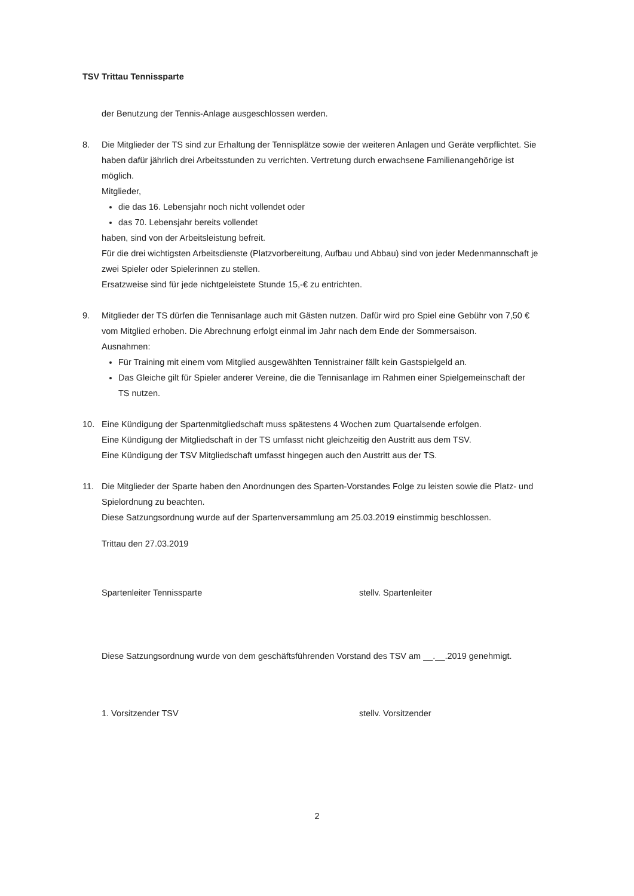TSV Trittau Tennissparte
der Benutzung der Tennis-Anlage ausgeschlossen werden.
8. Die Mitglieder der TS sind zur Erhaltung der Tennisplätze sowie der weiteren Anlagen und Geräte verpflichtet. Sie haben dafür jährlich drei Arbeitsstunden zu verrichten. Vertretung durch erwachsene Familienangehörige ist möglich.
Mitglieder,
die das 16. Lebensjahr noch nicht vollendet oder
das 70. Lebensjahr bereits vollendet
haben, sind von der Arbeitsleistung befreit.
Für die drei wichtigsten Arbeitsdienste (Platzvorbereitung, Aufbau und Abbau) sind von jeder Medenmannschaft je zwei Spieler oder Spielerinnen zu stellen.
Ersatzweise sind für jede nichtgeleistete Stunde 15,-€ zu entrichten.
9. Mitglieder der TS dürfen die Tennisanlage auch mit Gästen nutzen. Dafür wird pro Spiel eine Gebühr von 7,50 € vom Mitglied erhoben. Die Abrechnung erfolgt einmal im Jahr nach dem Ende der Sommersaison.
Ausnahmen:
Für Training mit einem vom Mitglied ausgewählten Tennistrainer fällt kein Gastspielgeld an.
Das Gleiche gilt für Spieler anderer Vereine, die die Tennisanlage im Rahmen einer Spielgemeinschaft der TS nutzen.
10. Eine Kündigung der Spartenmitgliedschaft muss spätestens 4 Wochen zum Quartalsende erfolgen.
Eine Kündigung der Mitgliedschaft in der TS umfasst nicht gleichzeitig den Austritt aus dem TSV.
Eine Kündigung der TSV Mitgliedschaft umfasst hingegen auch den Austritt aus der TS.
11. Die Mitglieder der Sparte haben den Anordnungen des Sparten-Vorstandes Folge zu leisten sowie die Platz- und Spielordnung zu beachten.
Diese Satzungsordnung wurde auf der Spartenversammlung am 25.03.2019 einstimmig beschlossen.
Trittau den 27.03.2019
Spartenleiter Tennissparte stellv. Spartenleiter
Diese Satzungsordnung wurde von dem geschäftsführenden Vorstand des TSV am __.__.2019 genehmigt.
1. Vorsitzender TSV stellv. Vorsitzender
2